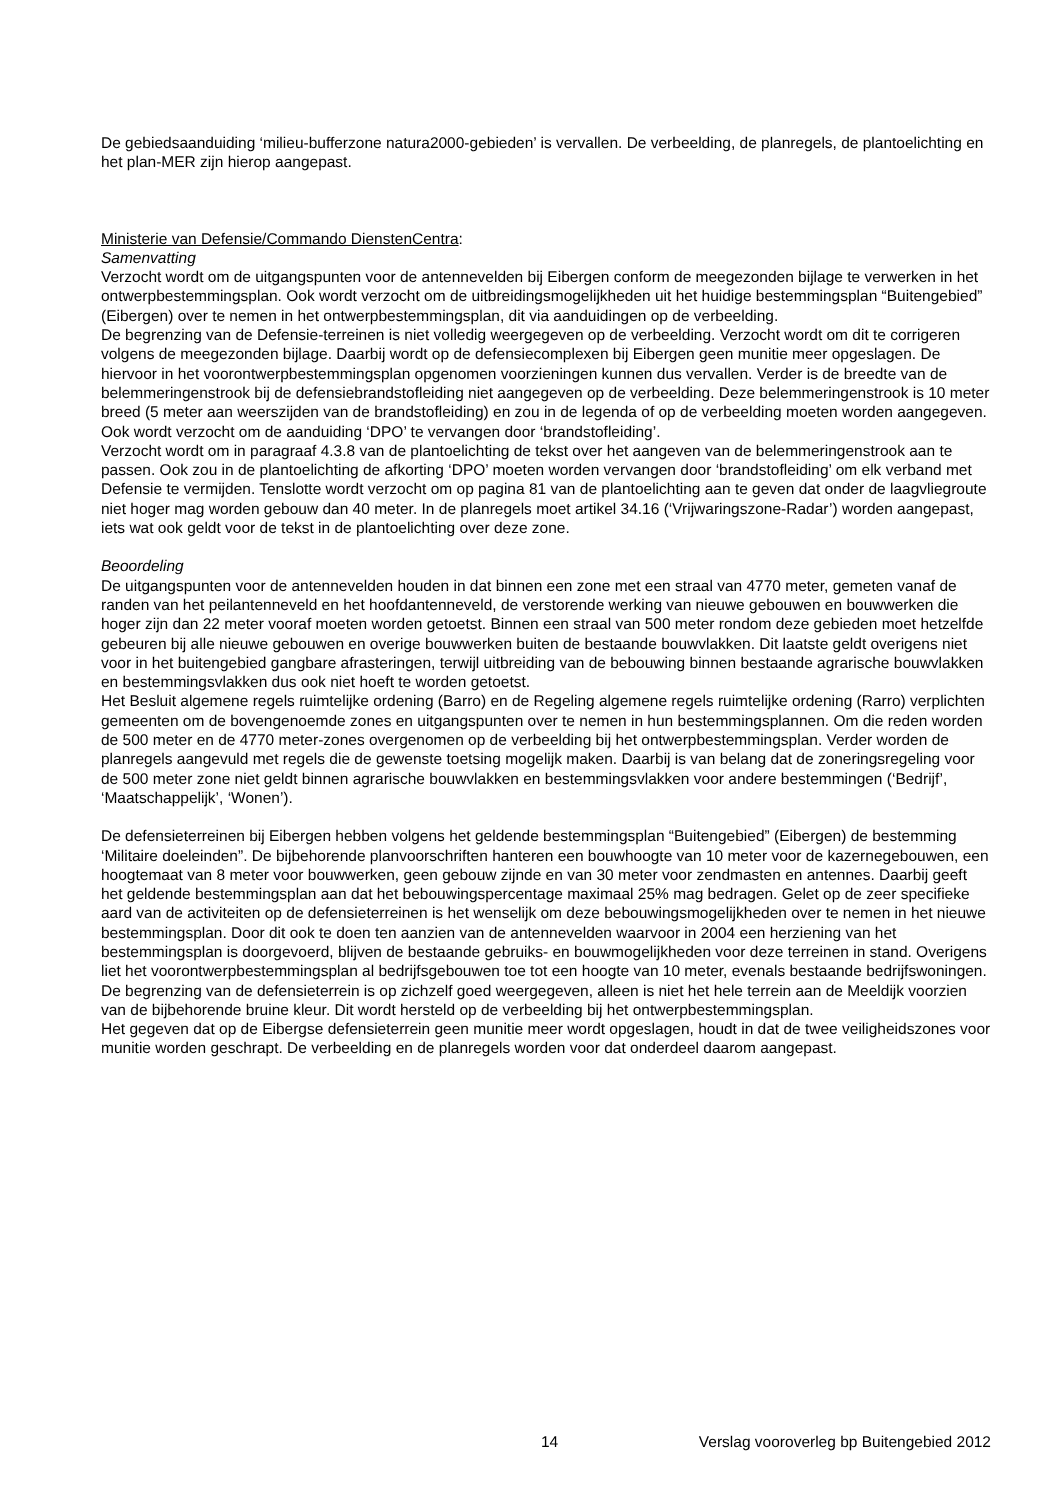De gebiedsaanduiding ‘milieu-bufferzone natura2000-gebieden’ is vervallen. De verbeelding, de planregels, de plantoelichting en het plan-MER zijn hierop aangepast.
Ministerie van Defensie/Commando DienstenCentra:
Samenvatting
Verzocht wordt om de uitgangspunten voor de antennevelden bij Eibergen conform de meegezonden bijlage te verwerken in het ontwerpbestemmingsplan. Ook wordt verzocht om de uitbreidingsmogelijkheden uit het huidige bestemmingsplan “Buitengebied” (Eibergen) over te nemen in het ontwerpbestemmingsplan, dit via aanduidingen op de verbeelding.
De begrenzing van de Defensie-terreinen is niet volledig weergegeven op de verbeelding. Verzocht wordt om dit te corrigeren volgens de meegezonden bijlage. Daarbij wordt op de defensiecomplexen bij Eibergen geen munitie meer opgeslagen. De hiervoor in het voorontwerpbestemmingsplan opgenomen voorzieningen kunnen dus vervallen. Verder is de breedte van de belemmeringenstrook bij de defensiebrandstofleiding niet aangegeven op de verbeelding. Deze belemmeringenstrook is 10 meter breed (5 meter aan weerszijden van de brandstofleiding) en zou in de legenda of op de verbeelding moeten worden aangegeven. Ook wordt verzocht om de aanduiding ‘DPO’ te vervangen door ‘brandstofleiding’.
Verzocht wordt om in paragraaf 4.3.8 van de plantoelichting de tekst over het aangeven van de belemmeringenstrook aan te passen. Ook zou in de plantoelichting de afkorting ‘DPO’ moeten worden vervangen door ‘brandstofleiding’ om elk verband met Defensie te vermijden. Tenslotte wordt verzocht om op pagina 81 van de plantoelichting aan te geven dat onder de laagvliegroute niet hoger mag worden gebouw dan 40 meter. In de planregels moet artikel 34.16 (‘Vrijwaringszone-Radar’) worden aangepast, iets wat ook geldt voor de tekst in de plantoelichting over deze zone.
Beoordeling
De uitgangspunten voor de antennevelden houden in dat binnen een zone met een straal van 4770 meter, gemeten vanaf de randen van het peilantenneveld en het hoofdantenneveld, de verstorende werking van nieuwe gebouwen en bouwwerken die hoger zijn dan 22 meter vooraf moeten worden getoetst. Binnen een straal van 500 meter rondom deze gebieden moet hetzelfde gebeuren bij alle nieuwe gebouwen en overige bouwwerken buiten de bestaande bouwvlakken. Dit laatste geldt overigens niet voor in het buitengebied gangbare afrasteringen, terwijl uitbreiding van de bebouwing binnen bestaande agrarische bouwvlakken en bestemmingsvlakken dus ook niet hoeft te worden getoetst.
Het Besluit algemene regels ruimtelijke ordening (Barro) en de Regeling algemene regels ruimtelijke ordening (Rarro) verplichten gemeenten om de bovengenoemde zones en uitgangspunten over te nemen in hun bestemmingsplannen. Om die reden worden de 500 meter en de 4770 meter-zones overgenomen op de verbeelding bij het ontwerpbestemmingsplan. Verder worden de planregels aangevuld met regels die de gewenste toetsing mogelijk maken. Daarbij is van belang dat de zoneringsregeling voor de 500 meter zone niet geldt binnen agrarische bouwvlakken en bestemmingsvlakken voor andere bestemmingen (‘Bedrijf’, ‘Maatschappelijk’, ‘Wonen’).
De defensieterreinen bij Eibergen hebben volgens het geldende bestemmingsplan “Buitengebied” (Eibergen) de bestemming ‘Militaire doeleinden”. De bijbehorende planvoorschriften hanteren een bouwhoogte van 10 meter voor de kazernegebouwen, een hoogtemaat van 8 meter voor bouwwerken, geen gebouw zijnde en van 30 meter voor zendmasten en antennes. Daarbij geeft het geldende bestemmingsplan aan dat het bebouwingspercentage maximaal 25% mag bedragen. Gelet op de zeer specifieke aard van de activiteiten op de defensieterreinen is het wenselijk om deze bebouwingsmogelijkheden over te nemen in het nieuwe bestemmingsplan. Door dit ook te doen ten aanzien van de antennevelden waarvoor in 2004 een herziening van het bestemmingsplan is doorgevoerd, blijven de bestaande gebruiks- en bouwmogelijkheden voor deze terreinen in stand. Overigens liet het voorontwerpbestemmingsplan al bedrijfsgebouwen toe tot een hoogte van 10 meter, evenals bestaande bedrijfswoningen.
De begrenzing van de defensieterrein is op zichzelf goed weergegeven, alleen is niet het hele terrein aan de Meeldijk voorzien van de bijbehorende bruine kleur. Dit wordt hersteld op de verbeelding bij het ontwerpbestemmingsplan.
Het gegeven dat op de Eibergse defensieterrein geen munitie meer wordt opgeslagen, houdt in dat de twee veiligheidszones voor munitie worden geschrapt. De verbeelding en de planregels worden voor dat onderdeel daarom aangepast.
14 Verslag vooroverleg bp Buitengebied 2012